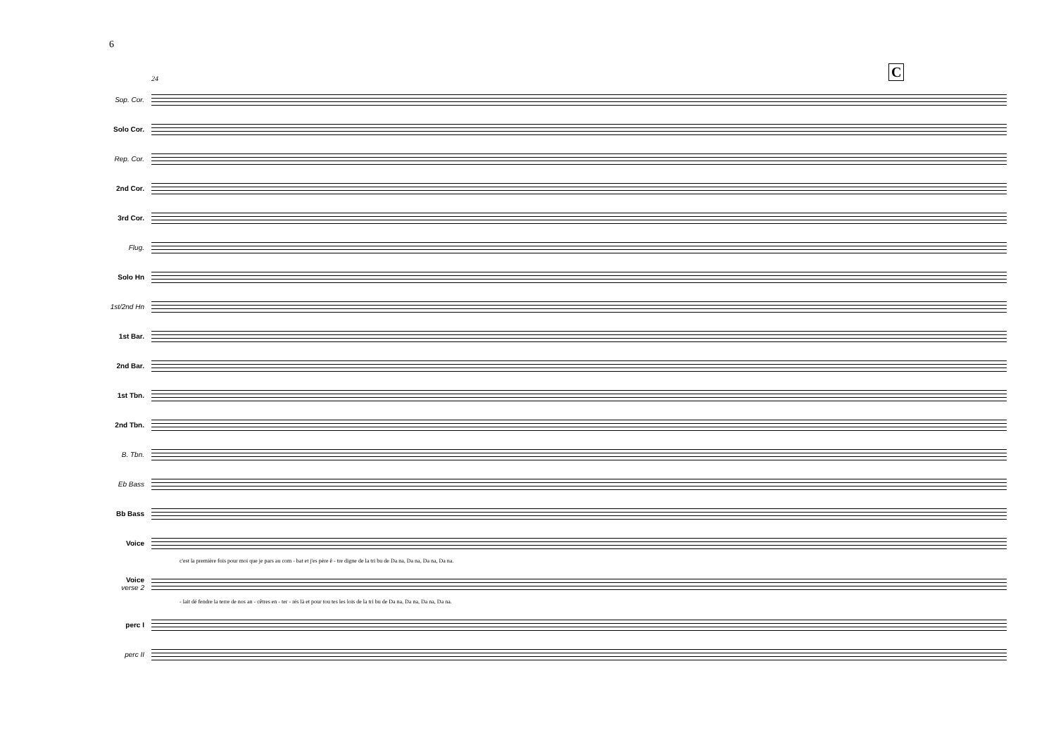6
C
24
Sop. Cor.
Solo Cor.
Rep. Cor.
2nd Cor.
3rd Cor.
Flug.
Solo Hn
1st/2nd Hn
1st Bar.
2nd Bar.
1st Tbn.
2nd Tbn.
B. Tbn.
Eb Bass
Bb Bass
Voice
c'est la première fois pour moi que je pars au com - bat et j'es père ê - tre digne de la tri bu de Da na, Da na, Da na, Da na.
Voice
verse 2
- lait dé fendre la terre de nos an - cêtres en - ter - rés là et pour tou tes les lois de la tri bu de Da na, Da na, Da na, Da na.
perc I
perc II